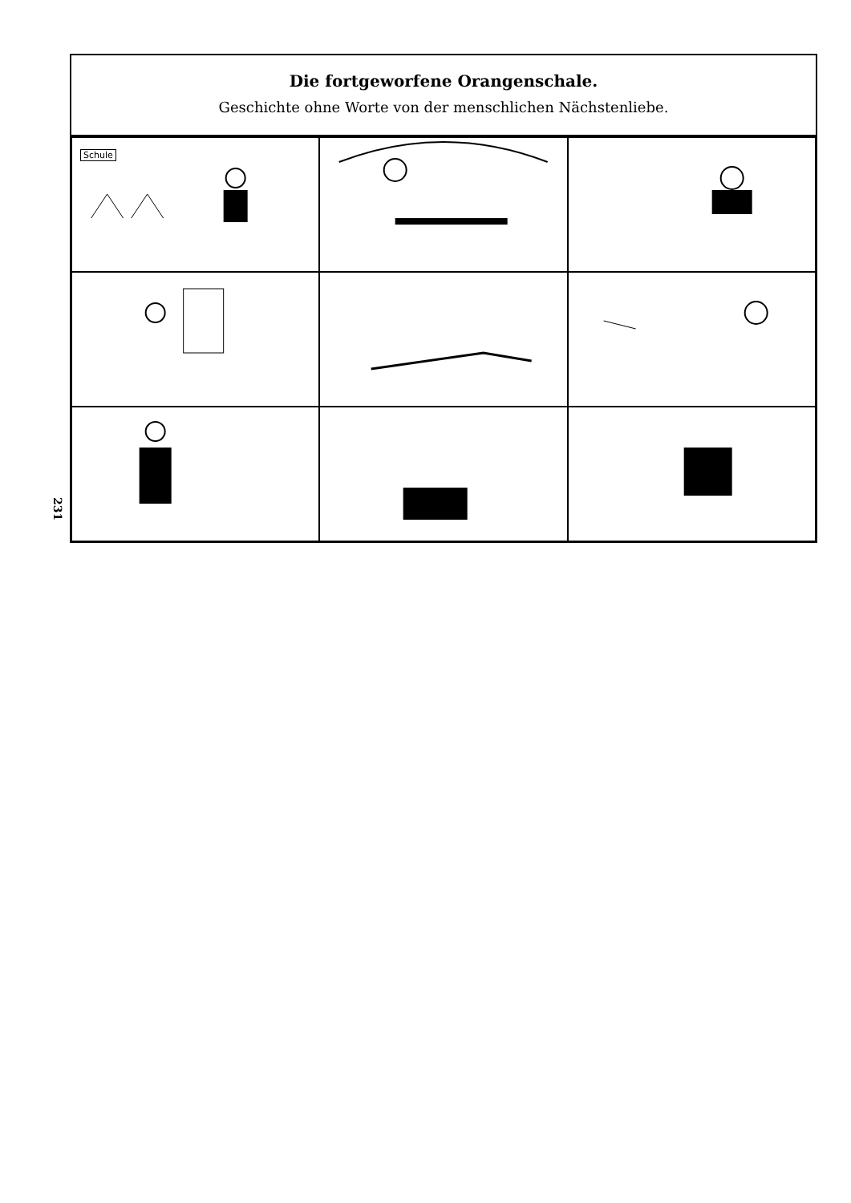231
Die fortgeworfene Orangenschale.
Geschichte ohne Worte von der menschlichen Nächstenliebe.
Schule